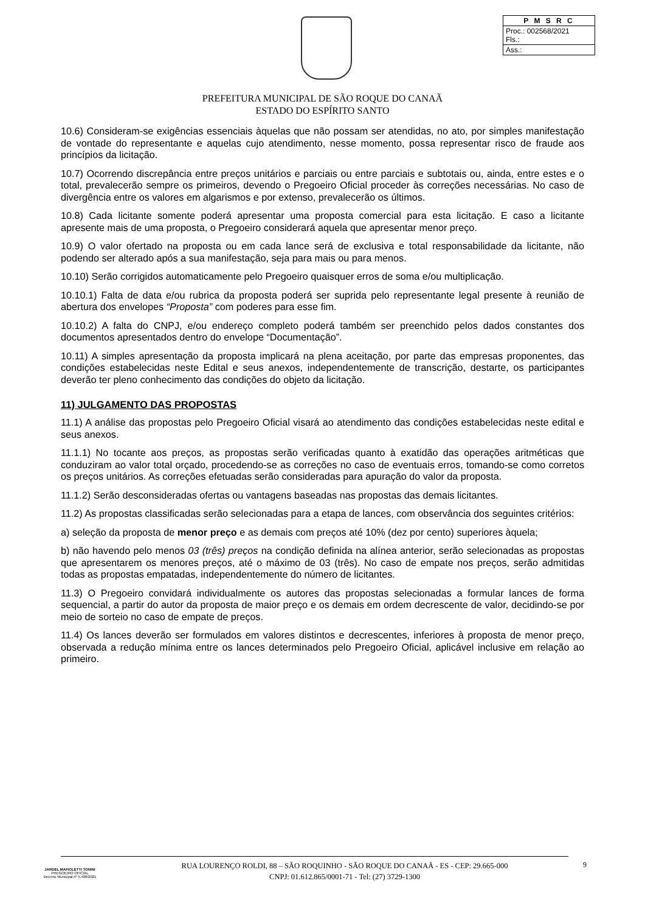| P M S R C |
| --- |
| Proc.: 002568/2021 Fls.: |
| Ass.: |
PREFEITURA MUNICIPAL DE SÃO ROQUE DO CANAÃ
ESTADO DO ESPÍRITO SANTO
10.6) Consideram-se exigências essenciais àquelas que não possam ser atendidas, no ato, por simples manifestação de vontade do representante e aquelas cujo atendimento, nesse momento, possa representar risco de fraude aos princípios da licitação.
10.7) Ocorrendo discrepância entre preços unitários e parciais ou entre parciais e subtotais ou, ainda, entre estes e o total, prevalecerão sempre os primeiros, devendo o Pregoeiro Oficial proceder às correções necessárias. No caso de divergência entre os valores em algarismos e por extenso, prevalecerão os últimos.
10.8) Cada licitante somente poderá apresentar uma proposta comercial para esta licitação. E caso a licitante apresente mais de uma proposta, o Pregoeiro considerará aquela que apresentar menor preço.
10.9) O valor ofertado na proposta ou em cada lance será de exclusiva e total responsabilidade da licitante, não podendo ser alterado após a sua manifestação, seja para mais ou para menos.
10.10) Serão corrigidos automaticamente pelo Pregoeiro quaisquer erros de soma e/ou multiplicação.
10.10.1) Falta de data e/ou rubrica da proposta poderá ser suprida pelo representante legal presente à reunião de abertura dos envelopes “Proposta” com poderes para esse fim.
10.10.2) A falta do CNPJ, e/ou endereço completo poderá também ser preenchido pelos dados constantes dos documentos apresentados dentro do envelope “Documentação”.
10.11) A simples apresentação da proposta implicará na plena aceitação, por parte das empresas proponentes, das condições estabelecidas neste Edital e seus anexos, independentemente de transcrição, destarte, os participantes deverão ter pleno conhecimento das condições do objeto da licitação.
11) JULGAMENTO DAS PROPOSTAS
11.1) A análise das propostas pelo Pregoeiro Oficial visará ao atendimento das condições estabelecidas neste edital e seus anexos.
11.1.1) No tocante aos preços, as propostas serão verificadas quanto à exatidão das operações aritméticas que conduziram ao valor total orçado, procedendo-se as correções no caso de eventuais erros, tomando-se como corretos os preços unitários. As correções efetuadas serão consideradas para apuração do valor da proposta.
11.1.2) Serão desconsideradas ofertas ou vantagens baseadas nas propostas das demais licitantes.
11.2) As propostas classificadas serão selecionadas para a etapa de lances, com observância dos seguintes critérios:
a) seleção da proposta de menor preço e as demais com preços até 10% (dez por cento) superiores àquela;
b) não havendo pelo menos 03 (três) preços na condição definida na alínea anterior, serão selecionadas as propostas que apresentarem os menores preços, até o máximo de 03 (três). No caso de empate nos preços, serão admitidas todas as propostas empatadas, independentemente do número de licitantes.
11.3) O Pregoeiro convidará individualmente os autores das propostas selecionadas a formular lances de forma sequencial, a partir do autor da proposta de maior preço e os demais em ordem decrescente de valor, decidindo-se por meio de sorteio no caso de empate de preços.
11.4) Os lances deverão ser formulados em valores distintos e decrescentes, inferiores à proposta de menor preço, observada a redução mínima entre os lances determinados pelo Pregoeiro Oficial, aplicável inclusive em relação ao primeiro.
JARDEL MAFIOLETTI TONINI
PREGOEIRO OFICIAL
Decreto Municipal nº 5.408/2021
RUA LOURENÇO ROLDI, 88 – SÃO ROQUINHO - SÃO ROQUE DO CANAÃ - ES - CEP: 29.665-000
CNPJ: 01.612.865/0001-71 - Tel: (27) 3729-1300
9